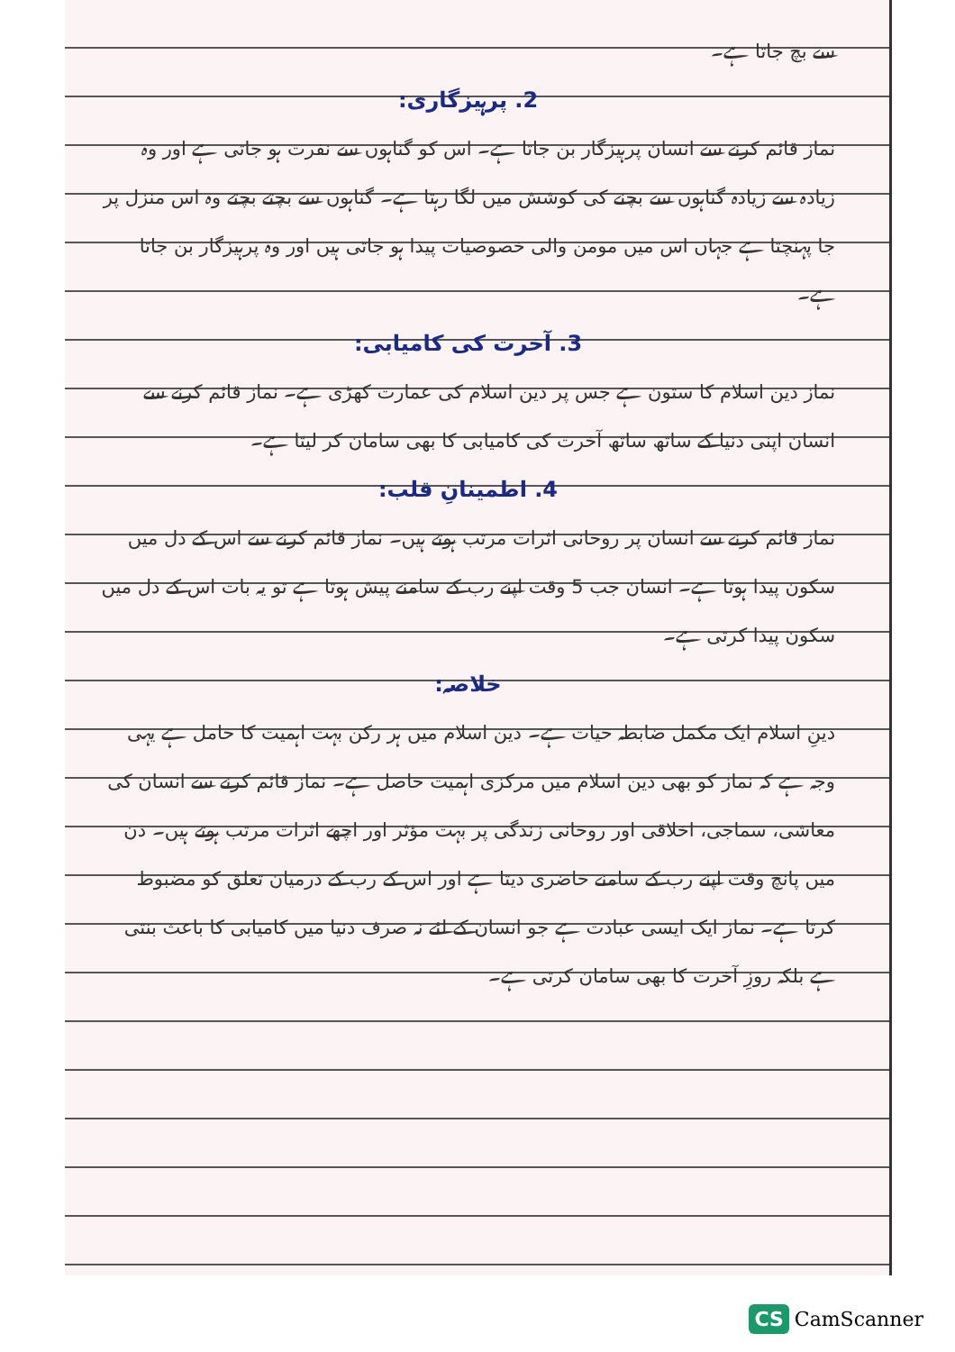سے بچ جاتا ہے۔
2. پرہیزگاری:
نماز قائم کرنے سے انسان پرہیزگار بن جاتا ہے۔ اس کو گناہوں سے نفرت ہو جاتی ہے اور وہ زیادہ سے زیادہ گناہوں سے بچنے کی کوشش میں لگا رہتا ہے۔ گناہوں سے بچتے بچتے وہ اس منزل پر جا پہنچتا ہے جہاں اس میں مومن والی خصوصیات پیدا ہو جاتی ہیں اور وہ پرہیزگار بن جاتا ہے۔
3. آخرت کی کامیابی:
نماز دین اسلام کا ستون ہے جس پر دین اسلام کی عمارت کھڑی ہے۔ نماز قائم کرنے سے انسان اپنی دنیا کے ساتھ ساتھ آخرت کی کامیابی کا بھی سامان کر لیتا ہے۔
4. اطمینانِ قلب:
نماز قائم کرنے سے انسان پر روحانی اثرات مرتب ہوتے ہیں۔ نماز قائم کرنے سے اس کے دل میں سکون پیدا ہوتا ہے۔ انسان جب 5 وقت اپنے رب کے سامنے پیش ہوتا ہے تو یہ بات اس کے دل میں سکون پیدا کرتی ہے۔
خلاصہ:
دینِ اسلام ایک مکمل ضابطہ حیات ہے۔ دین اسلام میں ہر رکن بہت اہمیت کا حامل ہے یہی وجہ ہے کہ نماز کو بھی دین اسلام میں مرکزی اہمیت حاصل ہے۔ نماز قائم کرنے سے انسان کی معاشی، سماجی، اخلاقی اور روحانی زندگی پر بہت مؤثر اور اچھے اثرات مرتب ہوتے ہیں۔ دن میں پانچ وقت اپنے رب کے سامنے حاضری دیتا ہے اور اس کے رب کے درمیان تعلق کو مضبوط کرتا ہے۔ نماز ایک ایسی عبادت ہے جو انسان کے لئے نہ صرف دنیا میں کامیابی کا باعث بنتی ہے بلکہ روزِ آخرت کا بھی سامان کرتی ہے۔
CS CamScanner